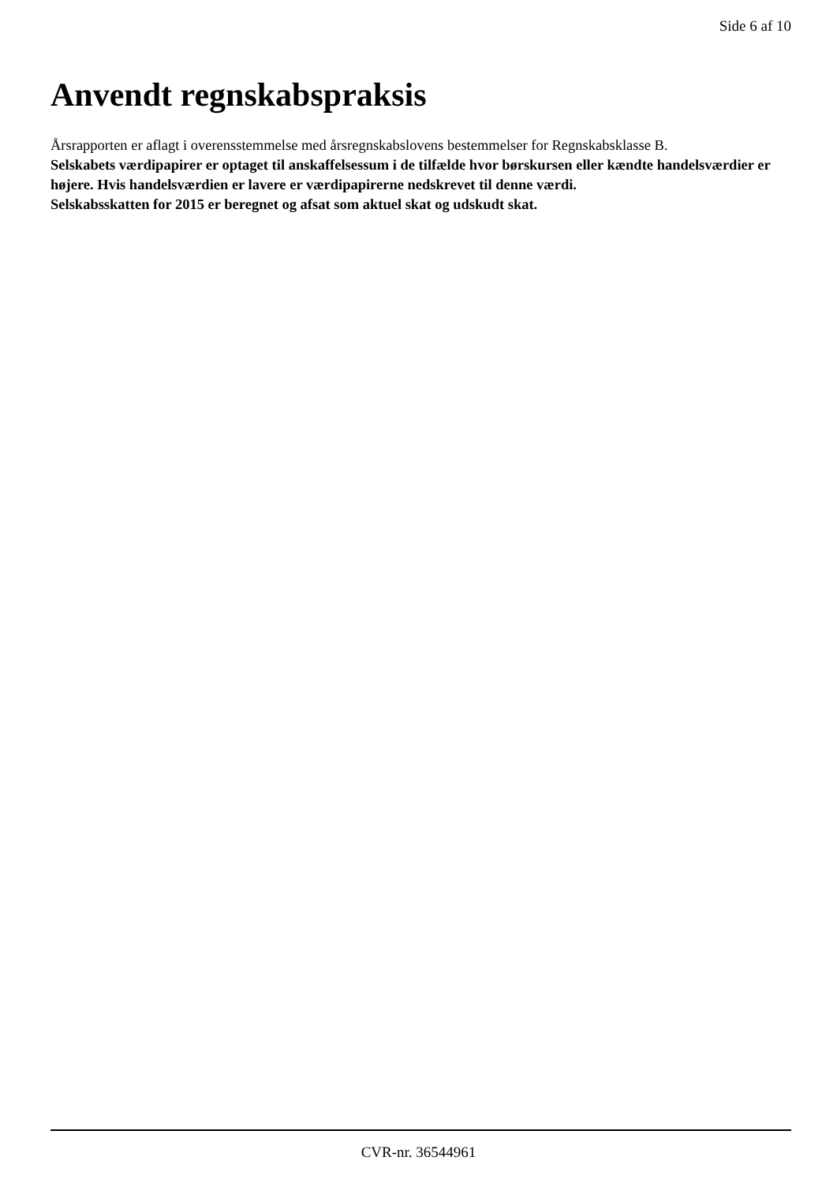Side 6 af 10
Anvendt regnskabspraksis
Årsrapporten er aflagt i overensstemmelse med årsregnskabslovens bestemmelser for Regnskabsklasse B.
Selskabets værdipapirer er optaget til anskaffelsessum i de tilfælde hvor børskursen eller kændte handelsværdier er højere. Hvis handelsværdien er lavere er værdipapirerne nedskrevet til denne værdi.
Selskabsskatten for 2015 er beregnet og afsat som aktuel skat og udskudt skat.
CVR-nr. 36544961